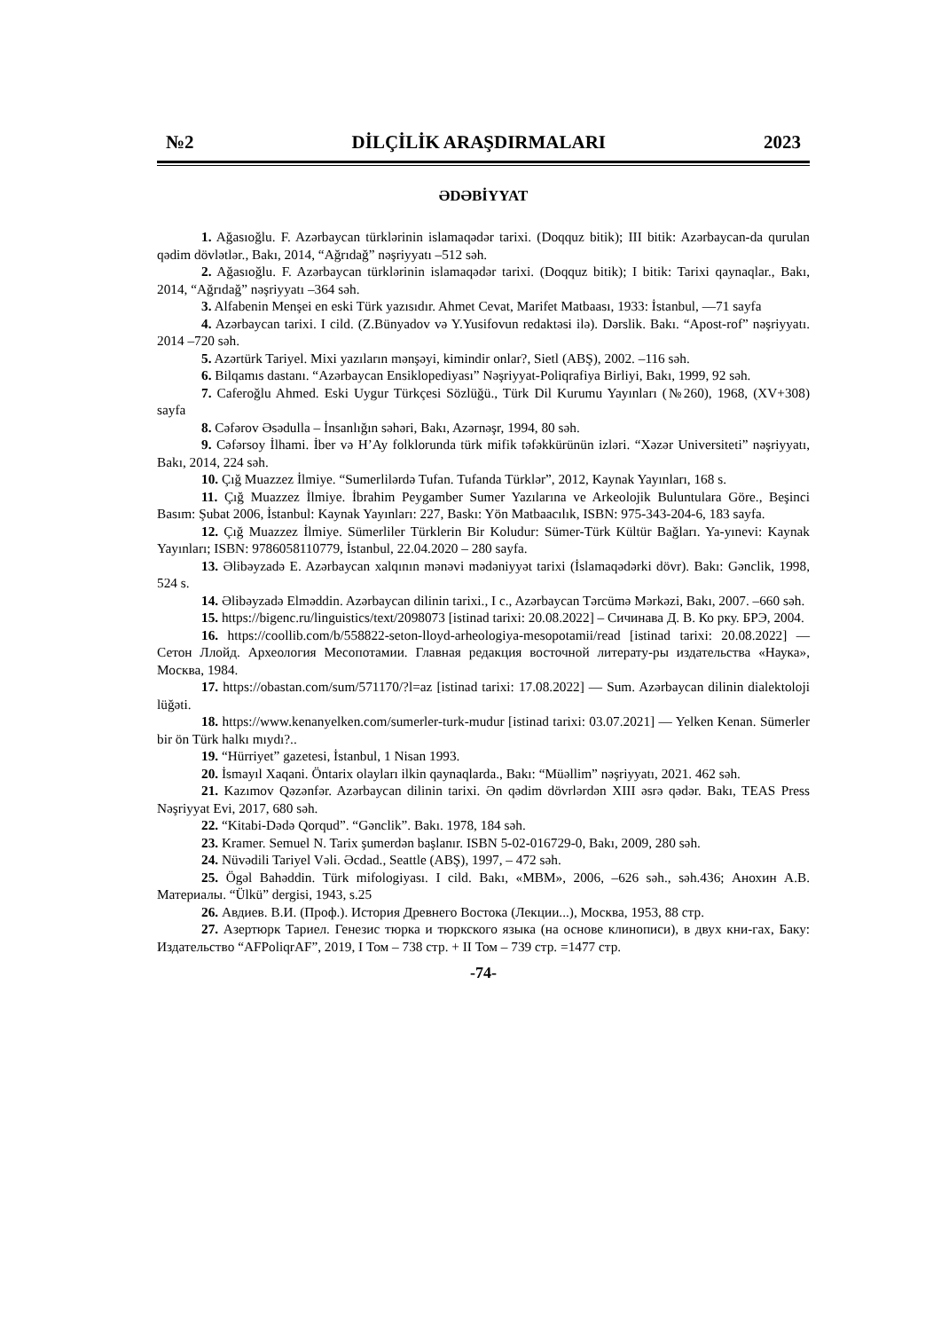№2 DİLÇİLİK ARAŞDIRMALARI 2023
ƏDƏBİYYAT
1. Ağasıoğlu. F. Azərbaycan türklərinin islamaqədər tarixi. (Doqquz bitik); III bitik: Azərbaycan-da qurulan qədim dövlətlər., Bakı, 2014, “Ağrıdağ” nəşriyyatı –512 səh.
2. Ağasıoğlu. F. Azərbaycan türklərinin islamaqədər tarixi. (Doqquz bitik); I bitik: Tarixi qaynaqlar., Bakı, 2014, “Ağrıdağ” nəşriyyatı –364 səh.
3. Alfabenin Menşei en eski Türk yazısıdır. Ahmet Cevat, Marifet Matbaası, 1933: İstanbul, —71 sayfa
4. Azərbaycan tarixi. I cild. (Z.Bünyadov və Y.Yusifovun redaktəsi ilə). Dərslik. Bakı. “Apost-rof” nəşriyyatı. 2014 –720 səh.
5. Azərtürk Tariyel. Mixi yazıların mənşəyi, kimindir onlar?, Sietl (ABŞ), 2002. –116 səh.
6. Bilqamıs dastanı. “Azərbaycan Ensiklopediyası” Nəşriyyat-Poliqrafiya Birliyi, Bakı, 1999, 92 səh.
7. Caferoğlu Ahmed. Eski Uygur Türkçesi Sözlüğü., Türk Dil Kurumu Yayınları (№260), 1968, (XV+308) sayfa
8. Cəfərov Əsədulla – İnsanlığın səhəri, Bakı, Azərnəşr, 1994, 80 səh.
9. Cəfərsoy İlhami. İber və H’Ay folklorunda türk mifik təfəkkürünün izləri. “Xəzər Universiteti” nəşriyyatı, Bakı, 2014, 224 səh.
10. Çığ Muazzez İlmiye. “Sumerlilərdə Tufan. Tufanda Türklər”, 2012, Kaynak Yayınları, 168 s.
11. Çığ Muazzez İlmiye. İbrahim Peygamber Sumer Yazılarına ve Arkeolojik Buluntulara Göre., Beşinci Basım: Şubat 2006, İstanbul: Kaynak Yayınları: 227, Baskı: Yön Matbaacılık, ISBN: 975-343-204-6, 183 sayfa.
12. Çığ Muazzez İlmiye. Sümerliler Türklerin Bir Koludur: Sümer-Türk Kültür Bağları. Ya-yınevi: Kaynak Yayınları; ISBN: 9786058110779, İstanbul, 22.04.2020 – 280 sayfa.
13. Əlibəyzadə E. Azərbaycan xalqının mənəvi mədəniyyət tarixi (İslamaqədərki dövr). Bakı: Gənclik, 1998, 524 s.
14. Əlibəyzadə Elməddin. Azərbaycan dilinin tarixi., I c., Azərbaycan Tərcümə Mərkəzi, Bakı, 2007. –660 səh.
15. https://bigenc.ru/linguistics/text/2098073 [istinad tarixi: 20.08.2022] – Сичинава Д. В. Ко рку. БРЭ, 2004.
16. https://coollib.com/b/558822-seton-lloyd-arheologiya-mesopotamii/read [istinad tarixi: 20.08.2022] — Сетон Ллойд. Археология Месопотамии. Главная редакция восточной литерату-ры издательства «Наука», Москва, 1984.
17. https://obastan.com/sum/571170/?l=az [istinad tarixi: 17.08.2022] — Sum. Azərbaycan dilinin dialektoloji lüğəti.
18. https://www.kenanyelken.com/sumerler-turk-mudur [istinad tarixi: 03.07.2021] — Yelken Kenan. Sümerler bir ön Türk halkı mıydı?..
19. “Hürriyet” gazetesi, İstanbul, 1 Nisan 1993.
20. İsmayıl Xaqani. Öntarix olayları ilkin qaynaqlarda., Bakı: “Müəllim” nəşriyyatı, 2021. 462 səh.
21. Kazımov Qəzənfər. Azərbaycan dilinin tarixi. Ən qədim dövrlərdən XIII əsrə qədər. Bakı, TEAS Press Nəşriyyat Evi, 2017, 680 səh.
22. “Kitabi-Dədə Qorqud”. “Gənclik”. Bakı. 1978, 184 səh.
23. Kramer. Semuel N. Tarix şumerdən başlanır. ISBN 5-02-016729-0, Bakı, 2009, 280 səh.
24. Nüvədili Tariyel Vəli. Əcdad., Seattle (ABŞ), 1997, – 472 səh.
25. Ögəl Bahəddin. Türk mifologiyası. I cild. Bakı, «MBM», 2006, –626 səh., səh.436; Анохин А.В. Материалы. “Ülkü” dergisi, 1943, s.25
26. Авдиев. В.И. (Проф.). История Древнего Востока (Лекции...), Москва, 1953, 88 стр.
27. Азертюрк Тариел. Генезис тюрка и тюркского языка (на основе клинописи), в двух кни-гах, Баку: Издательство “AFPoliqrAF”, 2019, I Том – 738 стр. + II Том – 739 стр. =1477 стр.
-74-